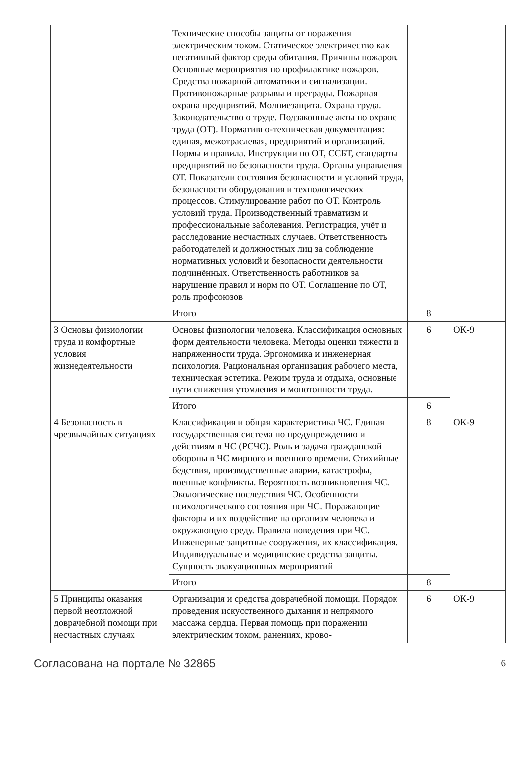| | Технические способы защиты от поражения электрическим током. Статическое электричество как негативный фактор среды обитания. Причины пожаров. Основные мероприятия по профилактике пожаров. Средства пожарной автоматики и сигнализации. Противопожарные разрывы и преграды. Пожарная охрана предприятий. Молниезащита. Охрана труда. Законодательство о труде. Подзаконные акты по охране труда (ОТ). Нормативно-техническая документация: единая, межотраслевая, предприятий и организаций. Нормы и правила. Инструкции по ОТ, ССБТ, стандарты предприятий по безопасности труда. Органы управления ОТ. Показатели состояния безопасности и условий труда, безопасности оборудования и технологических процессов. Стимулирование работ по ОТ. Контроль условий труда. Производственный травматизм и профессиональные заболевания. Регистрация, учёт и расследование несчастных случаев. Ответственность работодателей и должностных лиц за соблюдение нормативных условий и безопасности деятельности подчинённых. Ответственность работников за нарушение правил и норм по ОТ. Соглашение по ОТ, роль профсоюзов | | |
| | Итого | 8 | |
| 3 Основы физиологии труда и комфортные условия жизнедеятельности | Основы физиологии человека. Классификация основных форм деятельности человека. Методы оценки тяжести и напряженности труда. Эргономика и инженерная психология. Рациональная организация рабочего места, техническая эстетика. Режим труда и отдыха, основные пути снижения утомления и монотонности труда. | 6 | ОК-9 |
| | Итого | 6 | |
| 4 Безопасность в чрезвычайных ситуациях | Классификация и общая характеристика ЧС. Единая государственная система по предупреждению и действиям в ЧС (РСЧС). Роль и задача гражданской обороны в ЧС мирного и военного времени. Стихийные бедствия, производственные аварии, катастрофы, военные конфликты. Вероятность возникновения ЧС. Экологические последствия ЧС. Особенности психологического состояния при ЧС. Поражающие факторы и их воздействие на организм человека и окружающую среду. Правила поведения при ЧС. Инженерные защитные сооружения, их классификация. Индивидуальные и медицинские средства защиты. Сущность эвакуационных мероприятий | 8 | ОК-9 |
| | Итого | 8 | |
| 5 Принципы оказания первой неотложной доврачебной помощи при несчастных случаях | Организация и средства доврачебной помощи. Порядок проведения искусственного дыхания и непрямого массажа сердца. Первая помощь при поражении электрическим током, ранениях, крово- | 6 | ОК-9 |
Согласована на портале № 32865 6